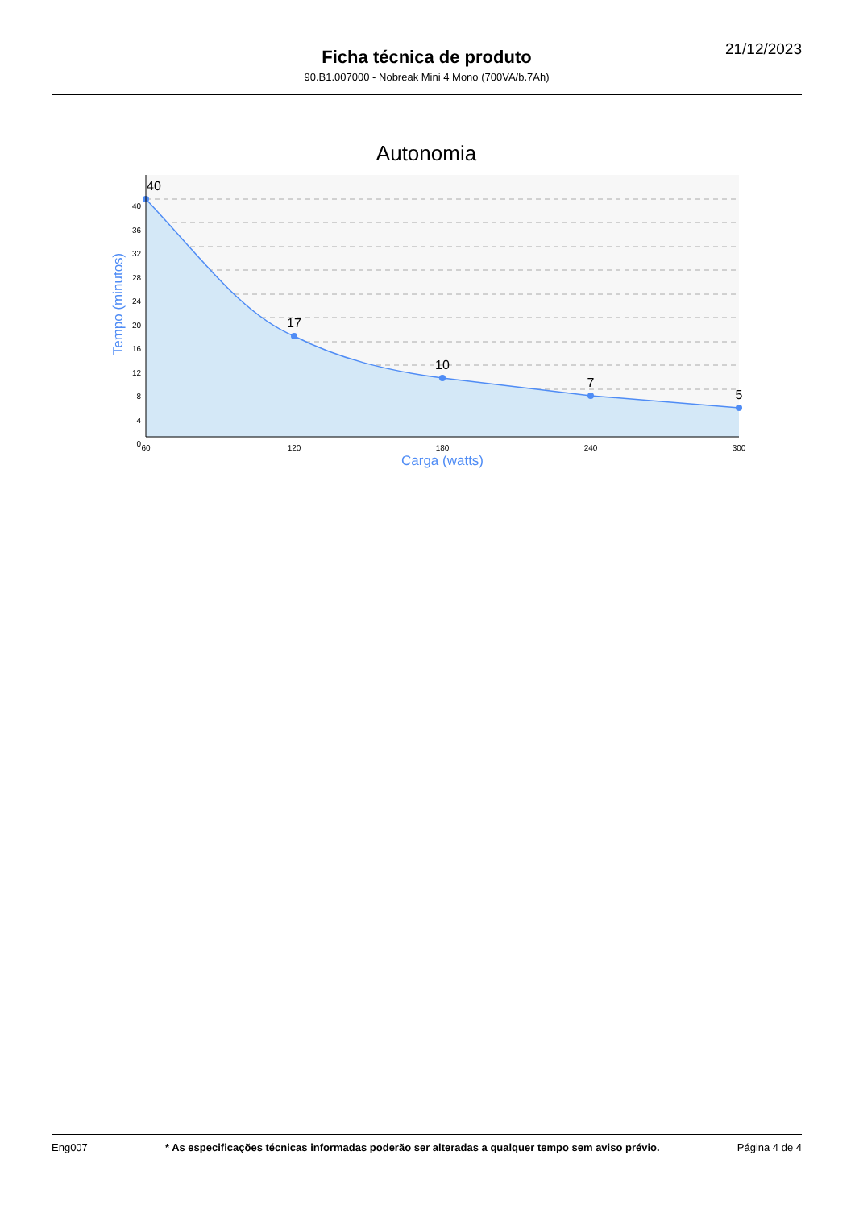21/12/2023
Ficha técnica de produto
90.B1.007000 - Nobreak Mini 4 Mono (700VA/b.7Ah)
Autonomia
40
17
10
7
5
40
36
32
28
24
20
16
12
8
4
0
60
120
180
240
300
Carga (watts)
Tempo (minutos)
Eng007 * As especificações técnicas informadas poderão ser alteradas a qualquer tempo sem aviso prévio. Página 4 de 4